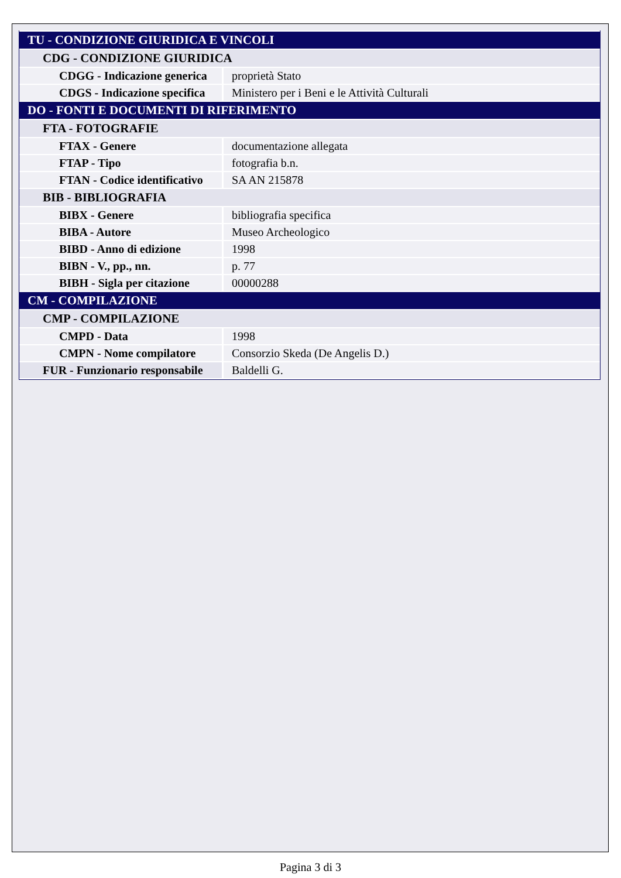| TU - CONDIZIONE GIURIDICA E VINCOLI | |
| CDG - CONDIZIONE GIURIDICA | |
| CDGG - Indicazione generica | proprietà Stato |
| CDGS - Indicazione specifica | Ministero per i Beni e le Attività Culturali |
| DO - FONTI E DOCUMENTI DI RIFERIMENTO | |
| FTA - FOTOGRAFIE | |
| FTAX - Genere | documentazione allegata |
| FTAP - Tipo | fotografia b.n. |
| FTAN - Codice identificativo | SA AN 215878 |
| BIB - BIBLIOGRAFIA | |
| BIBX - Genere | bibliografia specifica |
| BIBA - Autore | Museo Archeologico |
| BIBD - Anno di edizione | 1998 |
| BIBN - V., pp., nn. | p. 77 |
| BIBH - Sigla per citazione | 00000288 |
| CM - COMPILAZIONE | |
| CMP - COMPILAZIONE | |
| CMPD - Data | 1998 |
| CMPN - Nome compilatore | Consorzio Skeda (De Angelis D.) |
| FUR - Funzionario responsabile | Baldelli G. |
Pagina 3 di 3